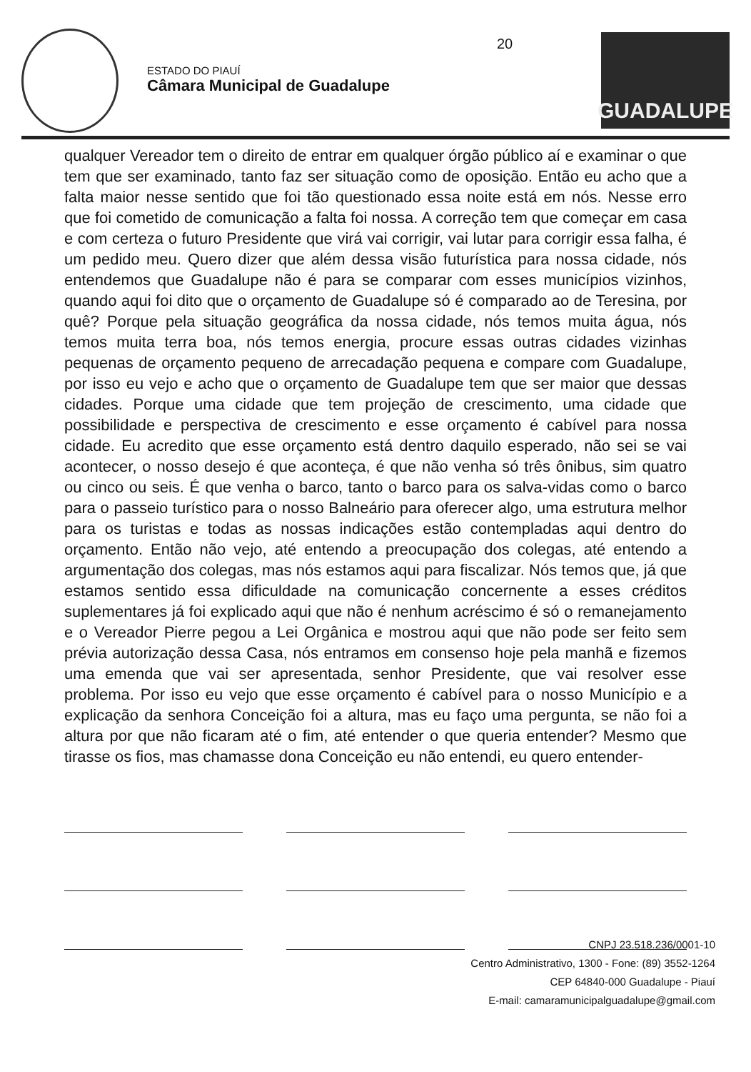ESTADO DO PIAUÍ
Câmara Municipal de Guadalupe
20
GUADALUPE
qualquer Vereador tem o direito de entrar em qualquer órgão público aí e examinar o que tem que ser examinado, tanto faz ser situação como de oposição. Então eu acho que a falta maior nesse sentido que foi tão questionado essa noite está em nós. Nesse erro que foi cometido de comunicação a falta foi nossa. A correção tem que começar em casa e com certeza o futuro Presidente que virá vai corrigir, vai lutar para corrigir essa falha, é um pedido meu. Quero dizer que além dessa visão futurística para nossa cidade, nós entendemos que Guadalupe não é para se comparar com esses municípios vizinhos, quando aqui foi dito que o orçamento de Guadalupe só é comparado ao de Teresina, por quê? Porque pela situação geográfica da nossa cidade, nós temos muita água, nós temos muita terra boa, nós temos energia, procure essas outras cidades vizinhas pequenas de orçamento pequeno de arrecadação pequena e compare com Guadalupe, por isso eu vejo e acho que o orçamento de Guadalupe tem que ser maior que dessas cidades. Porque uma cidade que tem projeção de crescimento, uma cidade que possibilidade e perspectiva de crescimento e esse orçamento é cabível para nossa cidade. Eu acredito que esse orçamento está dentro daquilo esperado, não sei se vai acontecer, o nosso desejo é que aconteça, é que não venha só três ônibus, sim quatro ou cinco ou seis. É que venha o barco, tanto o barco para os salva-vidas como o barco para o passeio turístico para o nosso Balneário para oferecer algo, uma estrutura melhor para os turistas e todas as nossas indicações estão contempladas aqui dentro do orçamento. Então não vejo, até entendo a preocupação dos colegas, até entendo a argumentação dos colegas, mas nós estamos aqui para fiscalizar. Nós temos que, já que estamos sentido essa dificuldade na comunicação concernente a esses créditos suplementares já foi explicado aqui que não é nenhum acréscimo é só o remanejamento e o Vereador Pierre pegou a Lei Orgânica e mostrou aqui que não pode ser feito sem prévia autorização dessa Casa, nós entramos em consenso hoje pela manhã e fizemos uma emenda que vai ser apresentada, senhor Presidente, que vai resolver esse problema. Por isso eu vejo que esse orçamento é cabível para o nosso Município e a explicação da senhora Conceição foi a altura, mas eu faço uma pergunta, se não foi a altura por que não ficaram até o fim, até entender o que queria entender? Mesmo que tirasse os fios, mas chamasse dona Conceição eu não entendi, eu quero entender-
CNPJ 23.518.236/0001-10
Centro Administrativo, 1300 - Fone: (89) 3552-1264
CEP 64840-000 Guadalupe - Piauí
E-mail: camaramunicipalguadalupe@gmail.com